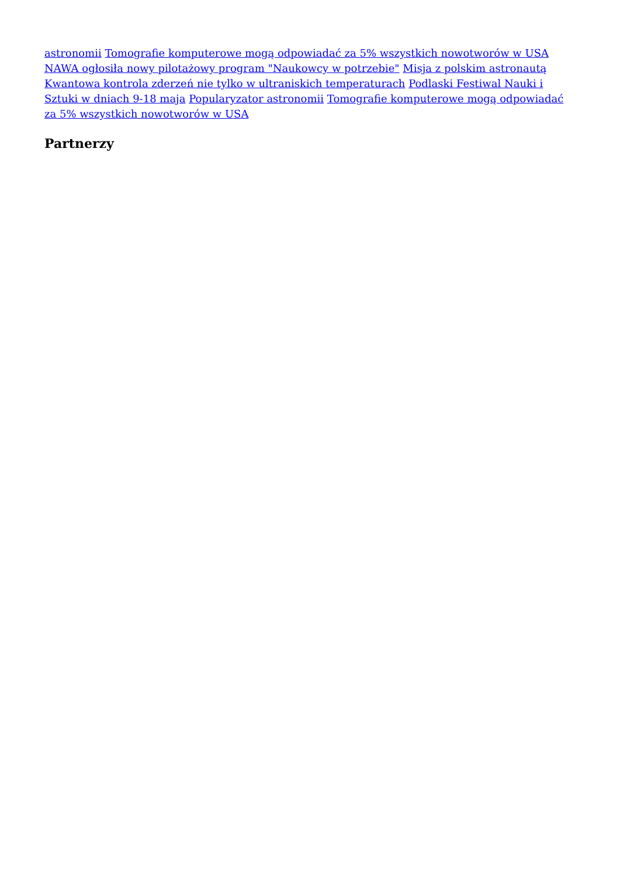astronomii Tomografie komputerowe mogą odpowiadać za 5% wszystkich nowotworów w USA NAWA ogłosiła nowy pilotażowy program "Naukowcy w potrzebie" Misja z polskim astronautą Kwantowa kontrola zderzeń nie tylko w ultraniskich temperaturach Podlaski Festiwal Nauki i Sztuki w dniach 9-18 maja Popularyzator astronomii Tomografie komputerowe mogą odpowiadać za 5% wszystkich nowotworów w USA
Partnerzy